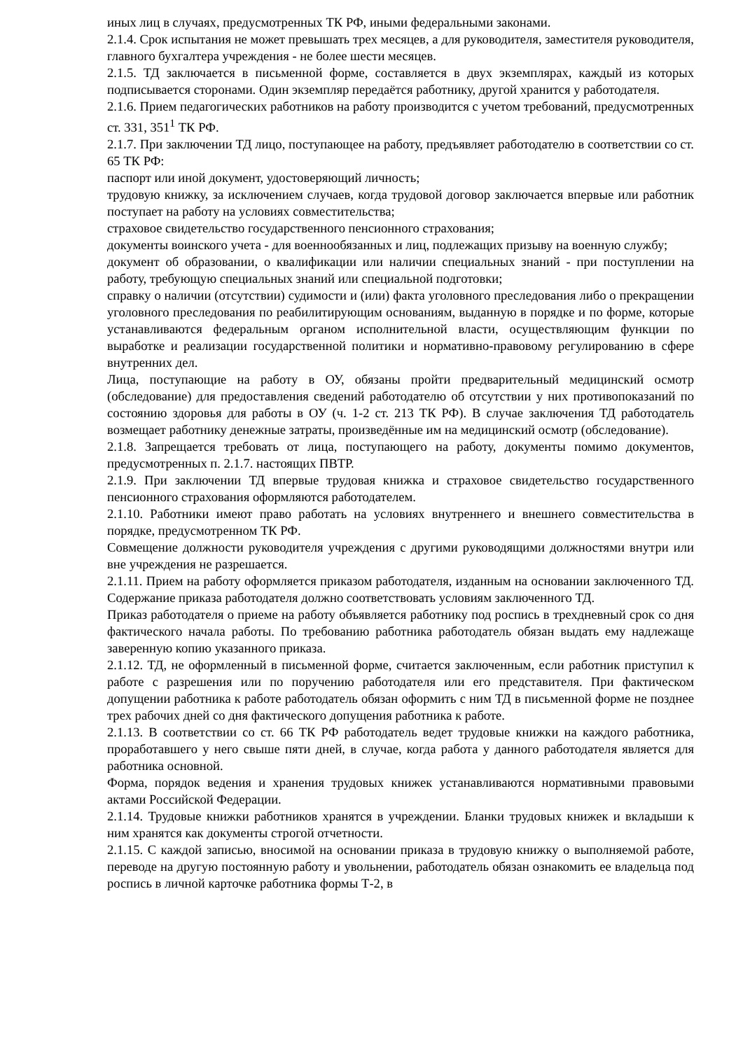иных лиц в случаях, предусмотренных ТК РФ, иными федеральными законами.
2.1.4. Срок испытания не может превышать трех месяцев, а для руководителя, заместителя руководителя, главного бухгалтера учреждения - не более шести месяцев.
2.1.5. ТД заключается в письменной форме, составляется в двух экземплярах, каждый из которых подписывается сторонами. Один экземпляр передаётся работнику, другой хранится у работодателя.
2.1.6. Прием педагогических работников на работу производится с учетом требований, предусмотренных ст. 331, 351<sup>1</sup> ТК РФ.
2.1.7. При заключении ТД лицо, поступающее на работу, предъявляет работодателю в соответствии со ст. 65 ТК РФ:
паспорт или иной документ, удостоверяющий личность;
трудовую книжку, за исключением случаев, когда трудовой договор заключается впервые или работник поступает на работу на условиях совместительства;
страховое свидетельство государственного пенсионного страхования;
документы воинского учета - для военнообязанных и лиц, подлежащих призыву на военную службу;
документ об образовании, о квалификации или наличии специальных знаний - при поступлении на работу, требующую специальных знаний или специальной подготовки;
справку о наличии (отсутствии) судимости и (или) факта уголовного преследования либо о прекращении уголовного преследования по реабилитирующим основаниям, выданную в порядке и по форме, которые устанавливаются федеральным органом исполнительной власти, осуществляющим функции по выработке и реализации государственной политики и нормативно-правовому регулированию в сфере внутренних дел.
Лица, поступающие на работу в ОУ, обязаны пройти предварительный медицинский осмотр (обследование) для предоставления сведений работодателю об отсутствии у них противопоказаний по состоянию здоровья для работы в ОУ (ч. 1-2 ст. 213 ТК РФ). В случае заключения ТД работодатель возмещает работнику денежные затраты, произведённые им на медицинский осмотр (обследование).
2.1.8. Запрещается требовать от лица, поступающего на работу, документы помимо документов, предусмотренных п. 2.1.7. настоящих ПВТР.
2.1.9. При заключении ТД впервые трудовая книжка и страховое свидетельство государственного пенсионного страхования оформляются работодателем.
2.1.10. Работники имеют право работать на условиях внутреннего и внешнего совместительства в порядке, предусмотренном ТК РФ.
Совмещение должности руководителя учреждения с другими руководящими должностями внутри или вне учреждения не разрешается.
2.1.11. Прием на работу оформляется приказом работодателя, изданным на основании заключенного ТД. Содержание приказа работодателя должно соответствовать условиям заключенного ТД.
Приказ работодателя о приеме на работу объявляется работнику под роспись в трехдневный срок со дня фактического начала работы. По требованию работника работодатель обязан выдать ему надлежаще заверенную копию указанного приказа.
2.1.12. ТД, не оформленный в письменной форме, считается заключенным, если работник приступил к работе с разрешения или по поручению работодателя или его представителя. При фактическом допущении работника к работе работодатель обязан оформить с ним ТД в письменной форме не позднее трех рабочих дней со дня фактического допущения работника к работе.
2.1.13. В соответствии со ст. 66 ТК РФ работодатель ведет трудовые книжки на каждого работника, проработавшего у него свыше пяти дней, в случае, когда работа у данного работодателя является для работника основной.
Форма, порядок ведения и хранения трудовых книжек устанавливаются нормативными правовыми актами Российской Федерации.
2.1.14. Трудовые книжки работников хранятся в учреждении. Бланки трудовых книжек и вкладыши к ним хранятся как документы строгой отчетности.
2.1.15. С каждой записью, вносимой на основании приказа в трудовую книжку о выполняемой работе, переводе на другую постоянную работу и увольнении, работодатель обязан ознакомить ее владельца под роспись в личной карточке работника формы Т-2, в